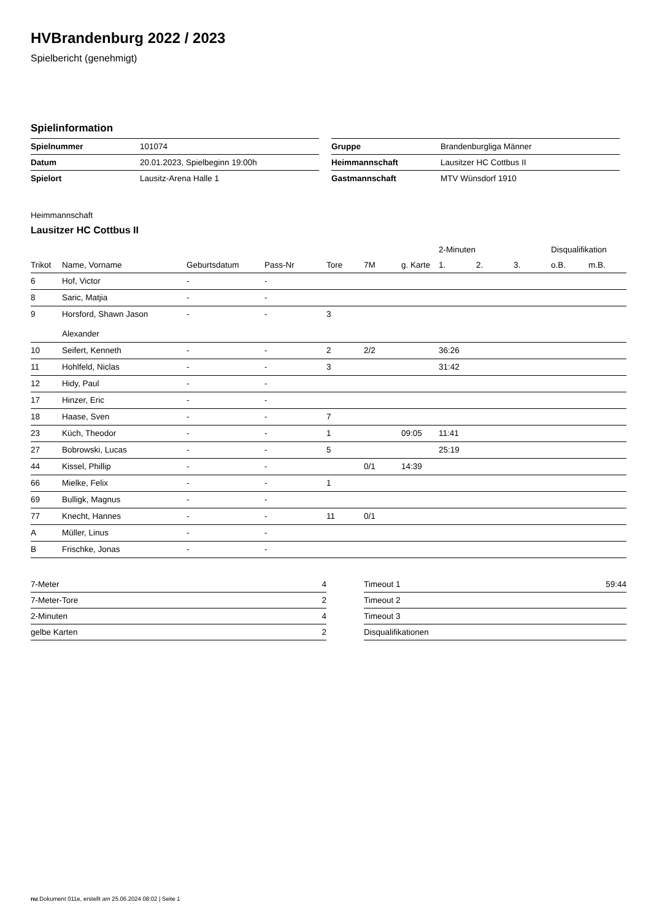HVBrandenburg 2022 / 2023
Spielbericht (genehmigt)
Spielinformation
| Spielnummer | 101074 |
| Datum | 20.01.2023, Spielbeginn 19:00h |
| Spielort | Lausitz-Arena Halle 1 |
| Gruppe | Brandenburgliga Männer |
| Heimmannschaft | Lausitzer HC Cottbus II |
| Gastmannschaft | MTV Wünsdorf 1910 |
Heimmannschaft
Lausitzer HC Cottbus II
| | | | | | | | 2-Minuten | | | Disqualifikation | |
| --- | --- | --- | --- | --- | --- | --- | --- | --- | --- | --- | --- |
| Trikot | Name, Vorname | Geburtsdatum | Pass-Nr | Tore | 7M | g. Karte | 1. | 2. | 3. | o.B. | m.B. |
| 6 | Hof, Victor | - | - | | | | | | | | |
| 8 | Saric, Matjia | - | - | | | | | | | | |
| 9 | Horsford, Shawn Jason Alexander | - | - | 3 | | | | | | | |
| 10 | Seifert, Kenneth | - | - | 2 | 2/2 | | 36:26 | | | | |
| 11 | Hohlfeld, Niclas | - | - | 3 | | | 31:42 | | | | |
| 12 | Hidy, Paul | - | - | | | | | | | | |
| 17 | Hinzer, Eric | - | - | | | | | | | | |
| 18 | Haase, Sven | - | - | 7 | | | | | | | |
| 23 | Küch, Theodor | - | - | 1 | | 09:05 | 11:41 | | | | |
| 27 | Bobrowski, Lucas | - | - | 5 | | | 25:19 | | | | |
| 44 | Kissel, Phillip | - | - | | 0/1 | 14:39 | | | | | |
| 66 | Mielke, Felix | - | - | 1 | | | | | | | |
| 69 | Bulligk, Magnus | - | - | | | | | | | | |
| 77 | Knecht, Hannes | - | - | 11 | 0/1 | | | | | | |
| A | Müller, Linus | - | - | | | | | | | | |
| B | Frischke, Jonas | - | - | | | | | | | | |
| 7-Meter | 4 |
| 7-Meter-Tore | 2 |
| 2-Minuten | 4 |
| gelbe Karten | 2 |
| Timeout 1 | 59:44 |
| Timeout 2 | |
| Timeout 3 | |
| Disqualifikationen | |
nu.Dokument 011e, erstellt am 25.06.2024 08:02 | Seite 1